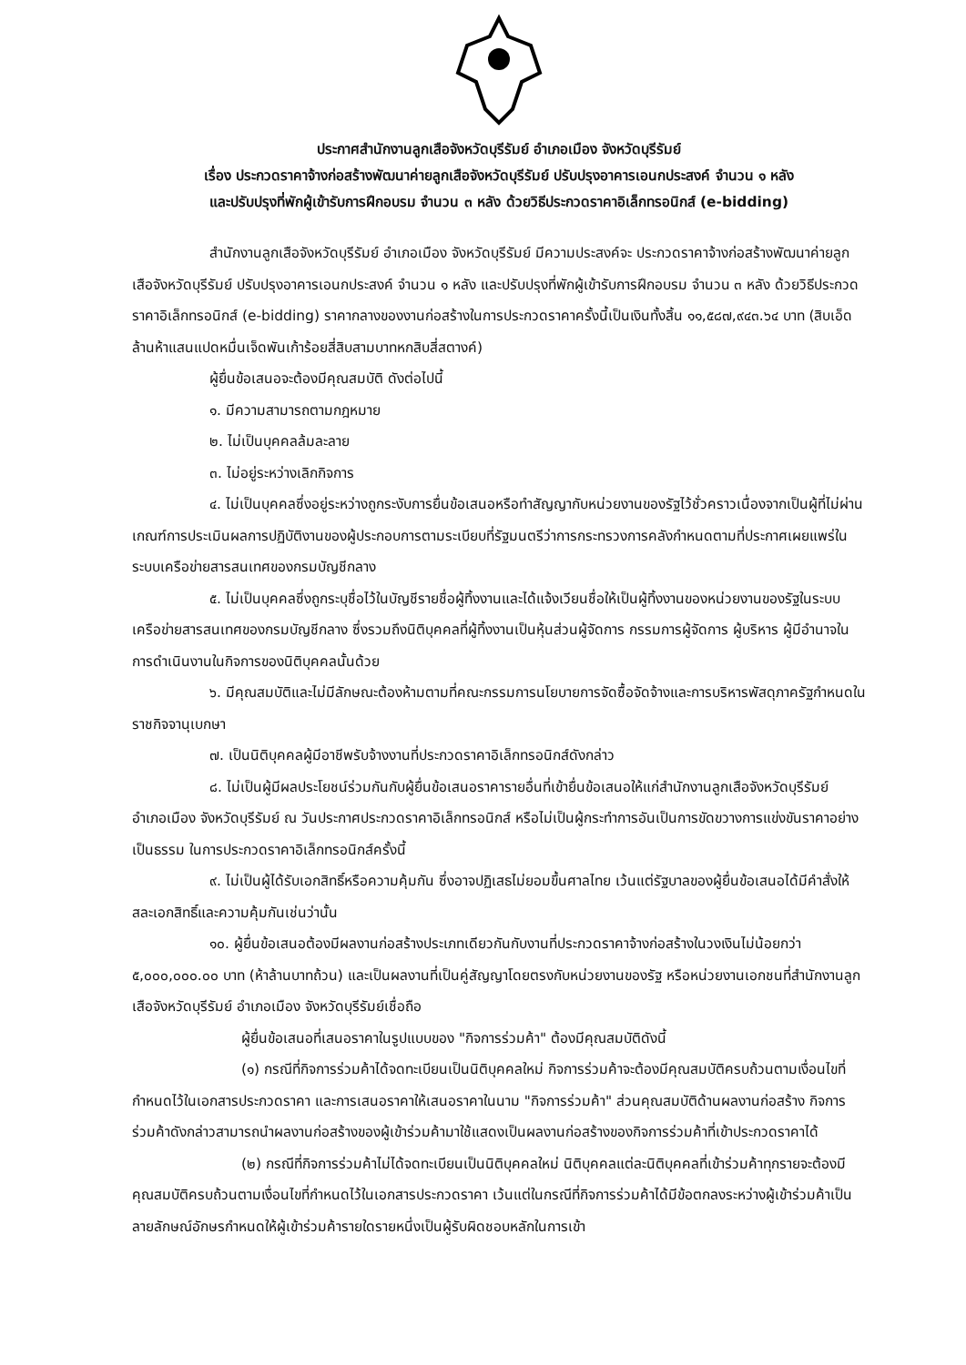ประกาศสำนักงานลูกเสือจังหวัดบุรีรัมย์ อำเภอเมือง จังหวัดบุรีรัมย์
เรื่อง ประกวดราคาจ้างก่อสร้างพัฒนาค่ายลูกเสือจังหวัดบุรีรัมย์ ปรับปรุงอาคารเอนกประสงค์ จำนวน ๑ หลัง
และปรับปรุงที่พักผู้เข้ารับการฝึกอบรม จำนวน ๓ หลัง ด้วยวิธีประกวดราคาอิเล็กทรอนิกส์ (e-bidding)
สำนักงานลูกเสือจังหวัดบุรีรัมย์ อำเภอเมือง จังหวัดบุรีรัมย์ มีความประสงค์จะ ประกวดราคาจ้างก่อสร้างพัฒนาค่ายลูกเสือจังหวัดบุรีรัมย์ ปรับปรุงอาคารเอนกประสงค์ จำนวน ๑ หลัง และปรับปรุงที่พักผู้เข้ารับการฝึกอบรม จำนวน ๓ หลัง ด้วยวิธีประกวดราคาอิเล็กทรอนิกส์ (e-bidding) ราคากลางของงานก่อสร้างในการประกวดราคาครั้งนี้เป็นเงินทั้งสิ้น ๑๑,๕๘๗,๙๔๓.๖๔ บาท (สิบเอ็ดล้านห้าแสนแปดหมื่นเจ็ดพันเก้าร้อยสี่สิบสามบาทหกสิบสี่สตางค์)
ผู้ยื่นข้อเสนอจะต้องมีคุณสมบัติ ดังต่อไปนี้
๑. มีความสามารถตามกฎหมาย
๒. ไม่เป็นบุคคลล้มละลาย
๓. ไม่อยู่ระหว่างเลิกกิจการ
๔. ไม่เป็นบุคคลซึ่งอยู่ระหว่างถูกระงับการยื่นข้อเสนอหรือทำสัญญากับหน่วยงานของรัฐไว้ชั่วคราวเนื่องจากเป็นผู้ที่ไม่ผ่านเกณฑ์การประเมินผลการปฏิบัติงานของผู้ประกอบการตามระเบียบที่รัฐมนตรีว่าการกระทรวงการคลังกำหนดตามที่ประกาศเผยแพร่ในระบบเครือข่ายสารสนเทศของกรมบัญชีกลาง
๕. ไม่เป็นบุคคลซึ่งถูกระบุชื่อไว้ในบัญชีรายชื่อผู้ทิ้งงานและได้แจ้งเวียนชื่อให้เป็นผู้ทิ้งงานของหน่วยงานของรัฐในระบบเครือข่ายสารสนเทศของกรมบัญชีกลาง ซึ่งรวมถึงนิติบุคคลที่ผู้ทิ้งงานเป็นหุ้นส่วนผู้จัดการ กรรมการผู้จัดการ ผู้บริหาร ผู้มีอำนาจในการดำเนินงานในกิจการของนิติบุคคลนั้นด้วย
๖. มีคุณสมบัติและไม่มีลักษณะต้องห้ามตามที่คณะกรรมการนโยบายการจัดซื้อจัดจ้างและการบริหารพัสดุภาครัฐกำหนดในราชกิจจานุเบกษา
๗. เป็นนิติบุคคลผู้มีอาชีพรับจ้างงานที่ประกวดราคาอิเล็กทรอนิกส์ดังกล่าว
๘. ไม่เป็นผู้มีผลประโยชน์ร่วมกันกับผู้ยื่นข้อเสนอราคารายอื่นที่เข้ายื่นข้อเสนอให้แก่สำนักงานลูกเสือจังหวัดบุรีรัมย์ อำเภอเมือง จังหวัดบุรีรัมย์ ณ วันประกาศประกวดราคาอิเล็กทรอนิกส์ หรือไม่เป็นผู้กระทำการอันเป็นการขัดขวางการแข่งขันราคาอย่างเป็นธรรม ในการประกวดราคาอิเล็กทรอนิกส์ครั้งนี้
๙. ไม่เป็นผู้ได้รับเอกสิทธิ์หรือความคุ้มกัน ซึ่งอาจปฏิเสธไม่ยอมขึ้นศาลไทย เว้นแต่รัฐบาลของผู้ยื่นข้อเสนอได้มีคำสั่งให้สละเอกสิทธิ์และความคุ้มกันเช่นว่านั้น
๑๐. ผู้ยื่นข้อเสนอต้องมีผลงานก่อสร้างประเภทเดียวกันกับงานที่ประกวดราคาจ้างก่อสร้างในวงเงินไม่น้อยกว่า ๕,๐๐๐,๐๐๐.๐๐ บาท (ห้าล้านบาทถ้วน) และเป็นผลงานที่เป็นคู่สัญญาโดยตรงกับหน่วยงานของรัฐ หรือหน่วยงานเอกชนที่สำนักงานลูกเสือจังหวัดบุรีรัมย์ อำเภอเมือง จังหวัดบุรีรัมย์เชื่อถือ
ผู้ยื่นข้อเสนอที่เสนอราคาในรูปแบบของ "กิจการร่วมค้า" ต้องมีคุณสมบัติดังนี้
(๑) กรณีที่กิจการร่วมค้าได้จดทะเบียนเป็นนิติบุคคลใหม่ กิจการร่วมค้าจะต้องมีคุณสมบัติครบถ้วนตามเงื่อนไขที่กำหนดไว้ในเอกสารประกวดราคา และการเสนอราคาให้เสนอราคาในนาม "กิจการร่วมค้า" ส่วนคุณสมบัติด้านผลงานก่อสร้าง กิจการร่วมค้าดังกล่าวสามารถนำผลงานก่อสร้างของผู้เข้าร่วมค้ามาใช้แสดงเป็นผลงานก่อสร้างของกิจการร่วมค้าที่เข้าประกวดราคาได้
(๒) กรณีที่กิจการร่วมค้าไม่ได้จดทะเบียนเป็นนิติบุคคลใหม่ นิติบุคคลแต่ละนิติบุคคลที่เข้าร่วมค้าทุกรายจะต้องมีคุณสมบัติครบถ้วนตามเงื่อนไขที่กำหนดไว้ในเอกสารประกวดราคา เว้นแต่ในกรณีที่กิจการร่วมค้าได้มีข้อตกลงระหว่างผู้เข้าร่วมค้าเป็นลายลักษณ์อักษรกำหนดให้ผู้เข้าร่วมค้ารายใดรายหนึ่งเป็นผู้รับผิดชอบหลักในการเข้า